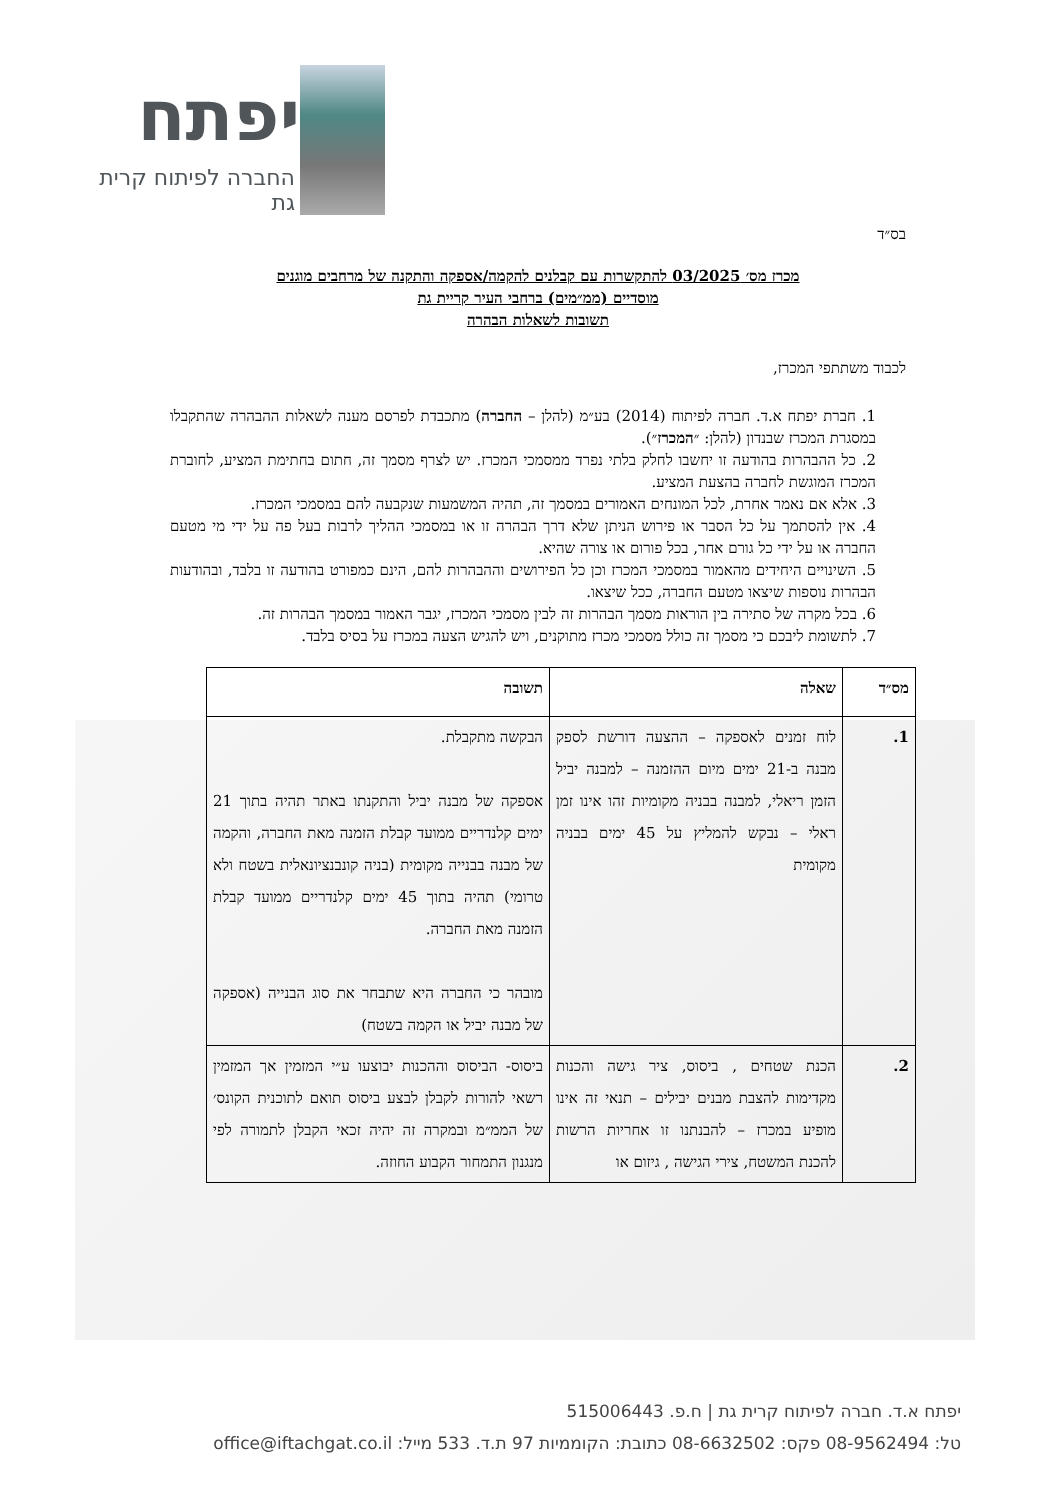יפתח
החברה לפיתוח קרית גת
בס״ד
מכרז מס׳ 03/2025 להתקשרות עם קבלנים להקמה/אספקה והתקנה של מרחבים מוגנים
מוסדיים (ממ״מים) ברחבי העיר קריית גת
תשובות לשאלות הבהרה
לכבוד משתתפי המכרז,
1. חברת יפתח א.ד. חברה לפיתוח (2014) בע״מ (להלן – החברה) מתכבדת לפרסם מענה לשאלות ההבהרה שהתקבלו במסגרת המכרז שבנדון (להלן: ״המכרז״).
2. כל ההבהרות בהודעה זו יחשבו לחלק בלתי נפרד ממסמכי המכרז. יש לצרף מסמך זה, חתום בחתימת המציע, לחוברת המכרז המוגשת לחברה בהצעת המציע.
3. אלא אם נאמר אחרת, לכל המונחים האמורים במסמך זה, תהיה המשמעות שנקבעה להם במסמכי המכרז.
4. אין להסתמך על כל הסבר או פירוש הניתן שלא דרך הבהרה זו או במסמכי ההליך לרבות בעל פה על ידי מי מטעם החברה או על ידי כל גורם אחר, בכל פורום או צורה שהיא.
5. השינויים היחידים מהאמור במסמכי המכרז וכן כל הפירושים וההבהרות להם, הינם כמפורט בהודעה זו בלבד, ובהודעות הבהרות נוספות שיצאו מטעם החברה, ככל שיצאו.
6. בכל מקרה של סתירה בין הוראות מסמך הבהרות זה לבין מסמכי המכרז, יגבר האמור במסמך הבהרות זה.
7. לתשומת ליבכם כי מסמך זה כולל מסמכי מכרז מתוקנים, ויש להגיש הצעה במכרז על בסיס בלבד.
| מס״ד | שאלה | תשובה |
| --- | --- | --- |
| 1. | לוח זמנים לאספקה – ההצעה דורשת לספק מבנה ב-21 ימים מיום ההזמנה – למבנה יביל הזמן ריאלי, למבנה בבניה מקומיות זהו אינו זמן ראלי – נבקש להמליץ על 45 ימים בבניה מקומית | הבקשה מתקבלת. אספקה של מבנה יביל והתקנתו באתר תהיה בתוך 21 ימים קלנדריים ממועד קבלת הזמנה מאת החברה, והקמה של מבנה בבנייה מקומית (בניה קונבנציונאלית בשטח ולא טרומי) תהיה בתוך 45 ימים קלנדריים ממועד קבלת הזמנה מאת החברה. מובהר כי החברה היא שתבחר את סוג הבנייה (אספקה של מבנה יביל או הקמה בשטח) |
| 2. | הכנת שטחים , ביסוס, ציר גישה והכנות מקדימות להצבת מבנים יבילים – תנאי זה אינו מופיע במכרז – להבנתנו זו אחריות הרשות להכנת המשטח, צירי הגישה , גיזום או | ביסוס- הביסוס וההכנות יבוצעו ע״י המזמין אך המזמין רשאי להורות לקבלן לבצע ביסוס תואם לתוכנית הקונס׳ של הממ״מ ובמקרה זה יהיה זכאי הקבלן לתמורה לפי מנגנון התמחור הקבוע החוזה. |
יפתח א.ד. חברה לפיתוח קרית גת | ח.פ. 515006443
טל: 08-9562494 פקס: 08-6632502 כתובת: הקוממיות 97 ת.ד. 533 מייל: office@iftachgat.co.il